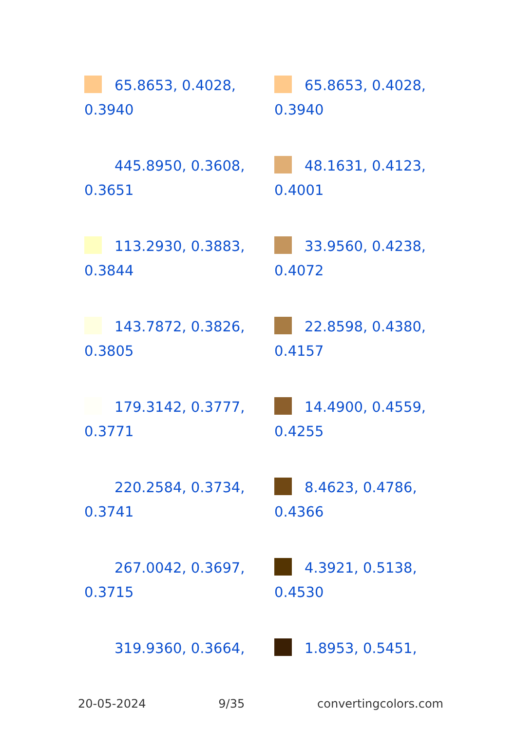65.8653, 0.4028, 0.3940
65.8653, 0.4028, 0.3940
445.8950, 0.3608, 0.3651
48.1631, 0.4123, 0.4001
113.2930, 0.3883, 0.3844
33.9560, 0.4238, 0.4072
143.7872, 0.3826, 0.3805
22.8598, 0.4380, 0.4157
179.3142, 0.3777, 0.3771
14.4900, 0.4559, 0.4255
220.2584, 0.3734, 0.3741
8.4623, 0.4786, 0.4366
267.0042, 0.3697, 0.3715
4.3921, 0.5138, 0.4530
319.9360, 0.3664,
1.8953, 0.5451,
20-05-2024 9/35 convertingcolors.com